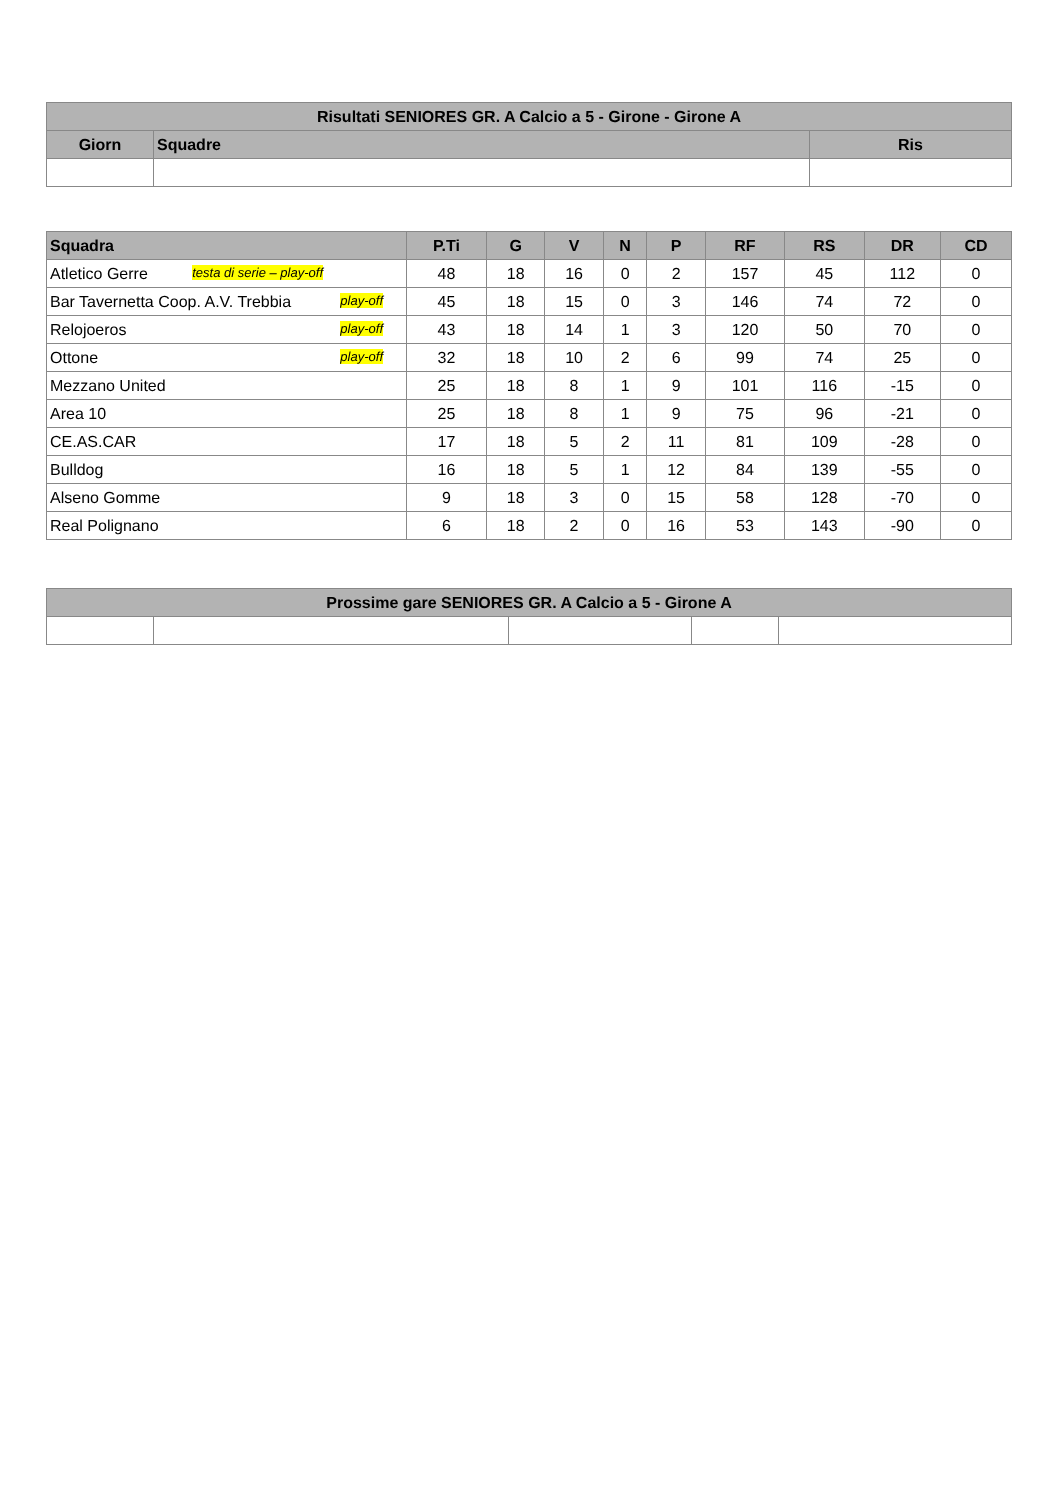| Risultati SENIORES GR. A Calcio a 5 - Girone - Girone A | | |
| --- | --- | --- |
| Giorn | Squadre | Ris |
| Squadra | P.Ti | G | V | N | P | RF | RS | DR | CD |
| --- | --- | --- | --- | --- | --- | --- | --- | --- | --- |
| Atletico Gerre testa di serie – play-off | 48 | 18 | 16 | 0 | 2 | 157 | 45 | 112 | 0 |
| Bar Tavernetta Coop. A.V. Trebbia play-off | 45 | 18 | 15 | 0 | 3 | 146 | 74 | 72 | 0 |
| Relojoeros play-off | 43 | 18 | 14 | 1 | 3 | 120 | 50 | 70 | 0 |
| Ottone play-off | 32 | 18 | 10 | 2 | 6 | 99 | 74 | 25 | 0 |
| Mezzano United | 25 | 18 | 8 | 1 | 9 | 101 | 116 | -15 | 0 |
| Area 10 | 25 | 18 | 8 | 1 | 9 | 75 | 96 | -21 | 0 |
| CE.AS.CAR | 17 | 18 | 5 | 2 | 11 | 81 | 109 | -28 | 0 |
| Bulldog | 16 | 18 | 5 | 1 | 12 | 84 | 139 | -55 | 0 |
| Alseno Gomme | 9 | 18 | 3 | 0 | 15 | 58 | 128 | -70 | 0 |
| Real Polignano | 6 | 18 | 2 | 0 | 16 | 53 | 143 | -90 | 0 |
| Prossime gare SENIORES GR. A Calcio a 5 - Girone A | | | | |
| --- | --- | --- | --- | --- |